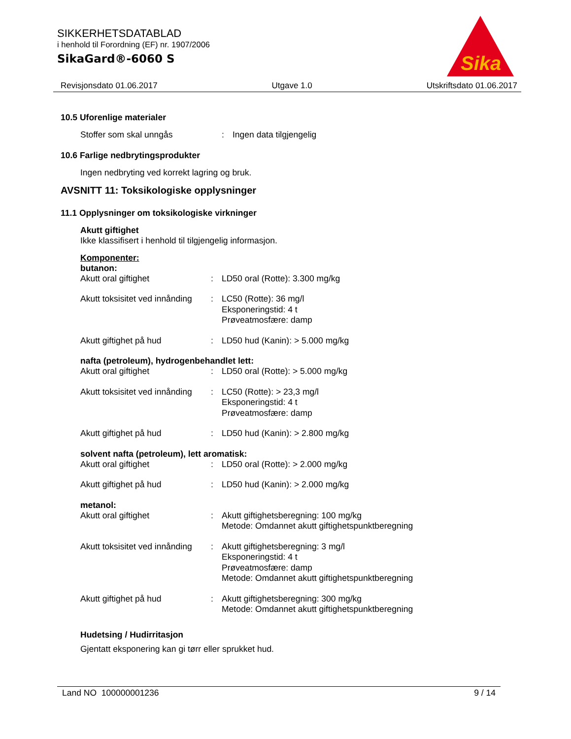SIKKERHETSDATABLAD
i henhold til Forordning (EF) nr. 1907/2006
SikaGard®-6060 S
Sika
Revisjonsdato 01.06.2017 Utgave 1.0 Utskriftsdato 01.06.2017
10.5 Uforenlige materialer
Stoffer som skal unngås : Ingen data tilgjengelig
10.6 Farlige nedbrytingsprodukter
Ingen nedbryting ved korrekt lagring og bruk.
AVSNITT 11: Toksikologiske opplysninger
11.1 Opplysninger om toksikologiske virkninger
Akutt giftighet
Ikke klassifisert i henhold til tilgjengelig informasjon.
Komponenter:
butanon:
Akutt oral giftighet : LD50 oral (Rotte): 3.300 mg/kg
Akutt toksisitet ved innånding
: LC50 (Rotte): 36 mg/l
Eksponeringstid: 4 t
Prøveatmosfære: damp
Akutt giftighet på hud : LD50 hud (Kanin): > 5.000 mg/kg
nafta (petroleum), hydrogenbehandlet lett:
Akutt oral giftighet : LD50 oral (Rotte): > 5.000 mg/kg
Akutt toksisitet ved innånding
: LC50 (Rotte): > 23,3 mg/l
Eksponeringstid: 4 t
Prøveatmosfære: damp
Akutt giftighet på hud : LD50 hud (Kanin): > 2.800 mg/kg
solvent nafta (petroleum), lett aromatisk:
Akutt oral giftighet : LD50 oral (Rotte): > 2.000 mg/kg
Akutt giftighet på hud : LD50 hud (Kanin): > 2.000 mg/kg
metanol:
Akutt oral giftighet : Akutt giftighetsberegning: 100 mg/kg
Metode: Omdannet akutt giftighetspunktberegning
Akutt toksisitet ved innånding
: Akutt giftighetsberegning: 3 mg/l
Eksponeringstid: 4 t
Prøveatmosfære: damp
Metode: Omdannet akutt giftighetspunktberegning
Akutt giftighet på hud : Akutt giftighetsberegning: 300 mg/kg
Metode: Omdannet akutt giftighetspunktberegning
Hudetsing / Hudirritasjon
Gjentatt eksponering kan gi tørr eller sprukket hud.
Land NO 100000001236 9 / 14